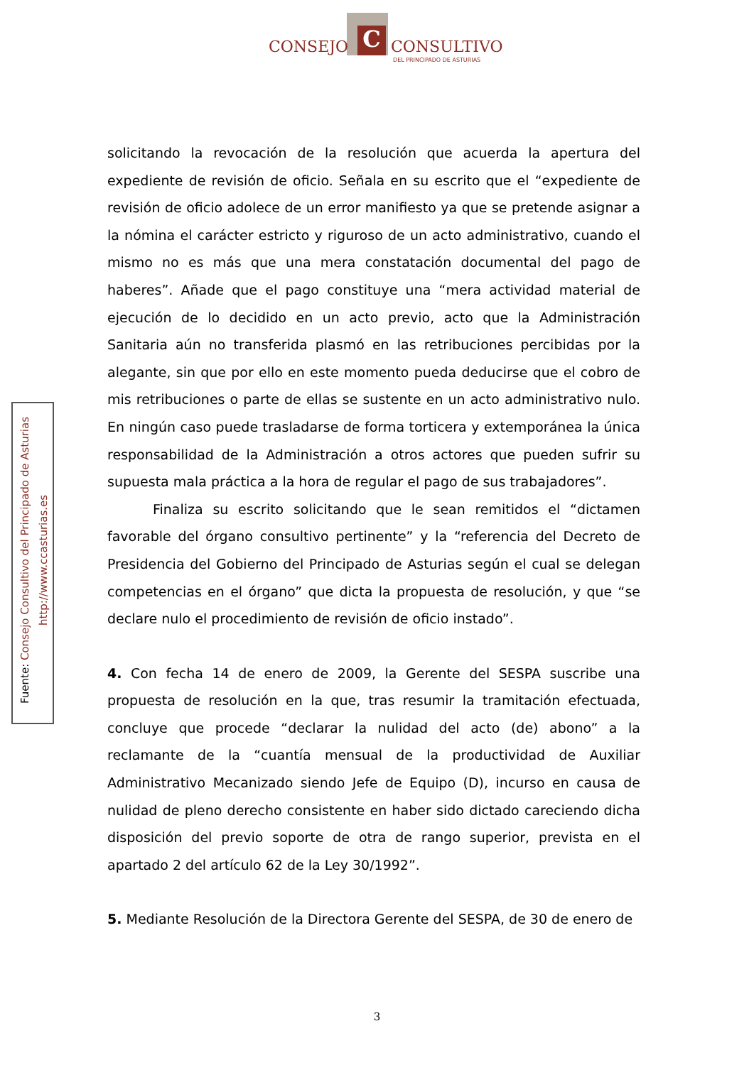C
CONSEJO CONSULTIVO
DEL PRINCIPADO DE ASTURIAS
Fuente: Consejo Consultivo del Principado de Asturias
http://www.ccasturias.es
solicitando la revocación de la resolución que acuerda la apertura del expediente de revisión de oficio. Señala en su escrito que el “expediente de revisión de oficio adolece de un error manifiesto ya que se pretende asignar a la nómina el carácter estricto y riguroso de un acto administrativo, cuando el mismo no es más que una mera constatación documental del pago de haberes”. Añade que el pago constituye una “mera actividad material de ejecución de lo decidido en un acto previo, acto que la Administración Sanitaria aún no transferida plasmó en las retribuciones percibidas por la alegante, sin que por ello en este momento pueda deducirse que el cobro de mis retribuciones o parte de ellas se sustente en un acto administrativo nulo. En ningún caso puede trasladarse de forma torticera y extemporánea la única responsabilidad de la Administración a otros actores que pueden sufrir su supuesta mala práctica a la hora de regular el pago de sus trabajadores”.
Finaliza su escrito solicitando que le sean remitidos el “dictamen favorable del órgano consultivo pertinente” y la “referencia del Decreto de Presidencia del Gobierno del Principado de Asturias según el cual se delegan competencias en el órgano” que dicta la propuesta de resolución, y que “se declare nulo el procedimiento de revisión de oficio instado”.
4. Con fecha 14 de enero de 2009, la Gerente del SESPA suscribe una propuesta de resolución en la que, tras resumir la tramitación efectuada, concluye que procede “declarar la nulidad del acto (de) abono” a la reclamante de la “cuantía mensual de la productividad de Auxiliar Administrativo Mecanizado siendo Jefe de Equipo (D), incurso en causa de nulidad de pleno derecho consistente en haber sido dictado careciendo dicha disposición del previo soporte de otra de rango superior, prevista en el apartado 2 del artículo 62 de la Ley 30/1992”.
5. Mediante Resolución de la Directora Gerente del SESPA, de 30 de enero de
3